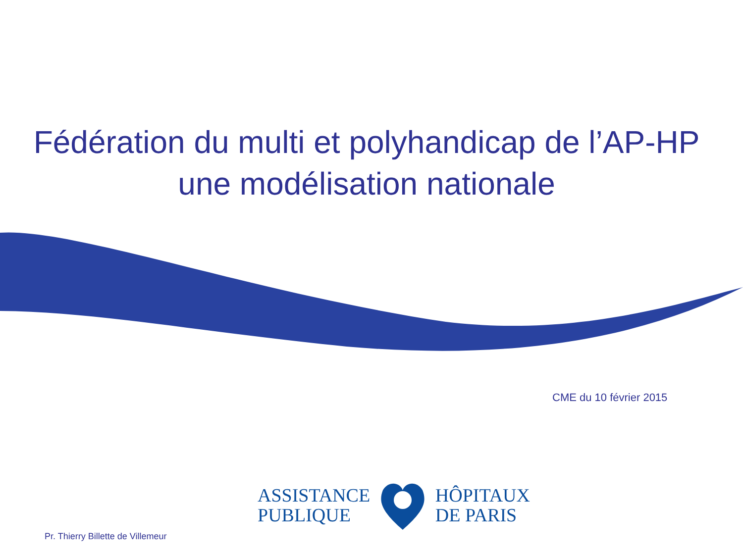Fédération du multi et polyhandicap de l’AP-HP
une modélisation nationale
CME du 10 février 2015
ASSISTANCE
PUBLIQUE
HÔPITAUX
DE PARIS
Pr. Thierry Billette de Villemeur